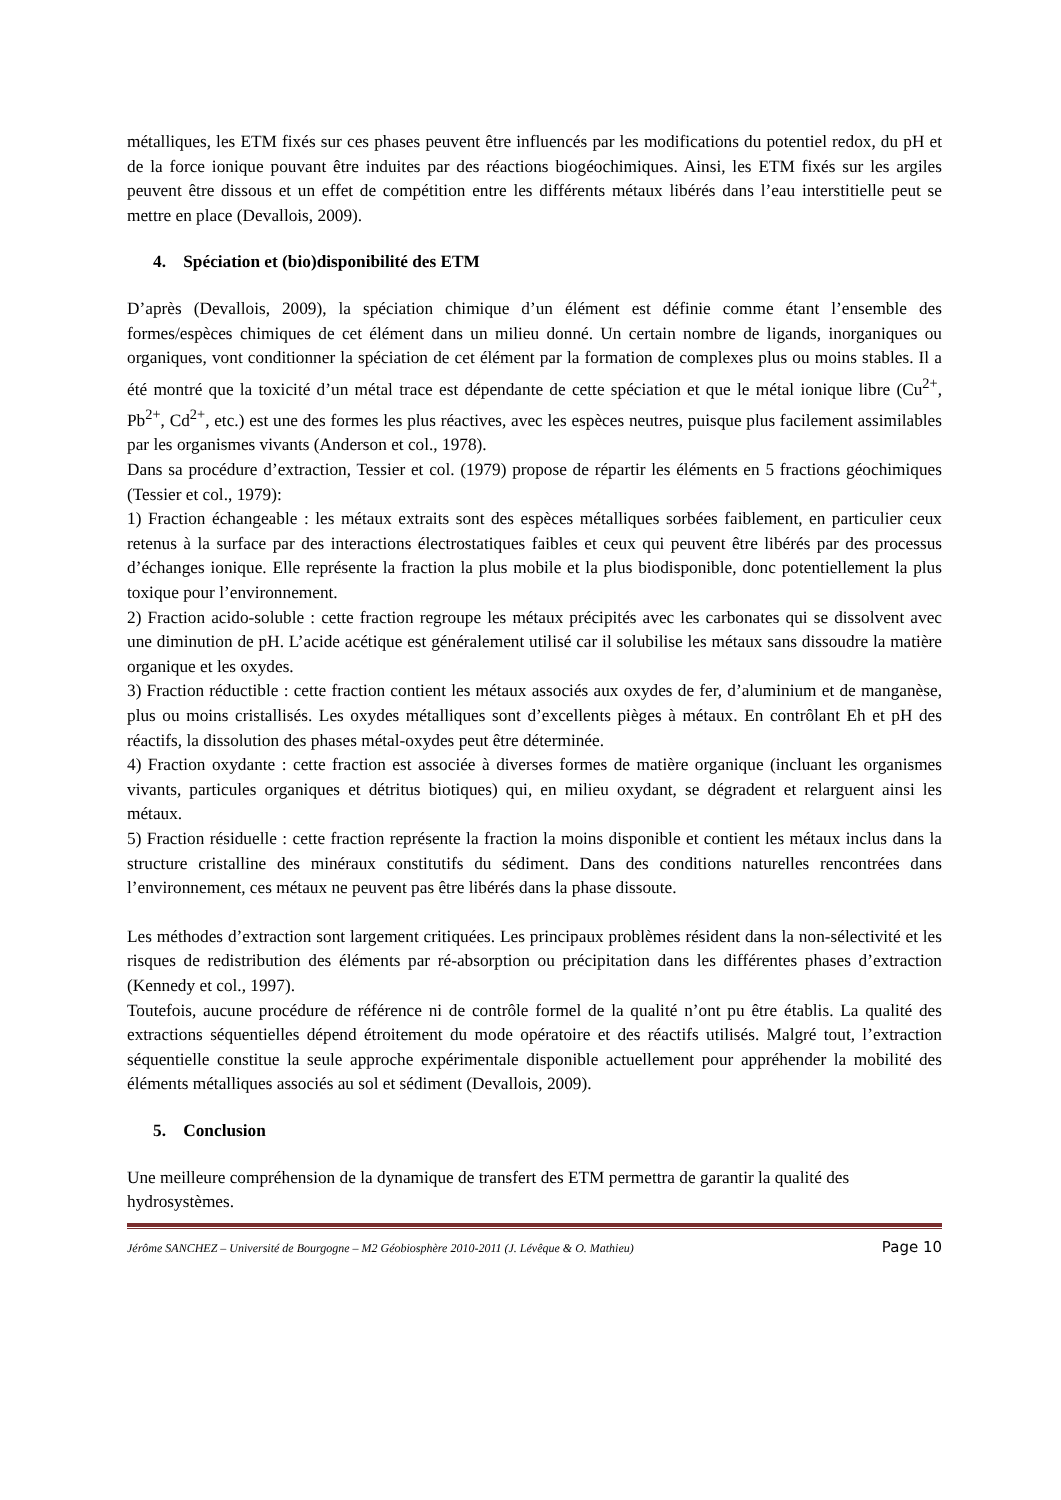métalliques, les ETM fixés sur ces phases peuvent être influencés par les modifications du potentiel redox, du pH et de la force ionique pouvant être induites par des réactions biogéochimiques. Ainsi, les ETM fixés sur les argiles peuvent être dissous et un effet de compétition entre les différents métaux libérés dans l’eau interstitielle peut se mettre en place (Devallois, 2009).
4. Spéciation et (bio)disponibilité des ETM
D’après (Devallois, 2009), la spéciation chimique d’un élément est définie comme étant l’ensemble des formes/espèces chimiques de cet élément dans un milieu donné. Un certain nombre de ligands, inorganiques ou organiques, vont conditionner la spéciation de cet élément par la formation de complexes plus ou moins stables. Il a été montré que la toxicité d’un métal trace est dépendante de cette spéciation et que le métal ionique libre (Cu<sup>2+</sup>, Pb<sup>2+</sup>, Cd<sup>2+</sup>, etc.) est une des formes les plus réactives, avec les espèces neutres, puisque plus facilement assimilables par les organismes vivants (Anderson et col., 1978).
Dans sa procédure d’extraction, Tessier et col. (1979) propose de répartir les éléments en 5 fractions géochimiques (Tessier et col., 1979):
1) Fraction échangeable : les métaux extraits sont des espèces métalliques sorbées faiblement, en particulier ceux retenus à la surface par des interactions électrostatiques faibles et ceux qui peuvent être libérés par des processus d’échanges ionique. Elle représente la fraction la plus mobile et la plus biodisponible, donc potentiellement la plus toxique pour l’environnement.
2) Fraction acido-soluble : cette fraction regroupe les métaux précipités avec les carbonates qui se dissolvent avec une diminution de pH. L’acide acétique est généralement utilisé car il solubilise les métaux sans dissoudre la matière organique et les oxydes.
3) Fraction réductible : cette fraction contient les métaux associés aux oxydes de fer, d’aluminium et de manganèse, plus ou moins cristallisés. Les oxydes métalliques sont d’excellents pièges à métaux. En contrôlant Eh et pH des réactifs, la dissolution des phases métal-oxydes peut être déterminée.
4) Fraction oxydante : cette fraction est associée à diverses formes de matière organique (incluant les organismes vivants, particules organiques et détritus biotiques) qui, en milieu oxydant, se dégradent et relarguent ainsi les métaux.
5) Fraction résiduelle : cette fraction représente la fraction la moins disponible et contient les métaux inclus dans la structure cristalline des minéraux constitutifs du sédiment. Dans des conditions naturelles rencontrées dans l’environnement, ces métaux ne peuvent pas être libérés dans la phase dissoute.
Les méthodes d’extraction sont largement critiquées. Les principaux problèmes résident dans la non-sélectivité et les risques de redistribution des éléments par ré-absorption ou précipitation dans les différentes phases d’extraction (Kennedy et col., 1997).
Toutefois, aucune procédure de référence ni de contrôle formel de la qualité n’ont pu être établis. La qualité des extractions séquentielles dépend étroitement du mode opératoire et des réactifs utilisés. Malgré tout, l’extraction séquentielle constitue la seule approche expérimentale disponible actuellement pour appréhender la mobilité des éléments métalliques associés au sol et sédiment (Devallois, 2009).
5. Conclusion
Une meilleure compréhension de la dynamique de transfert des ETM permettra de garantir la qualité des hydrosystèmes.
Jérôme SANCHEZ – Université de Bourgogne – M2 Géobiosphère 2010-2011 (J. Lévêque & O. Mathieu) Page 10